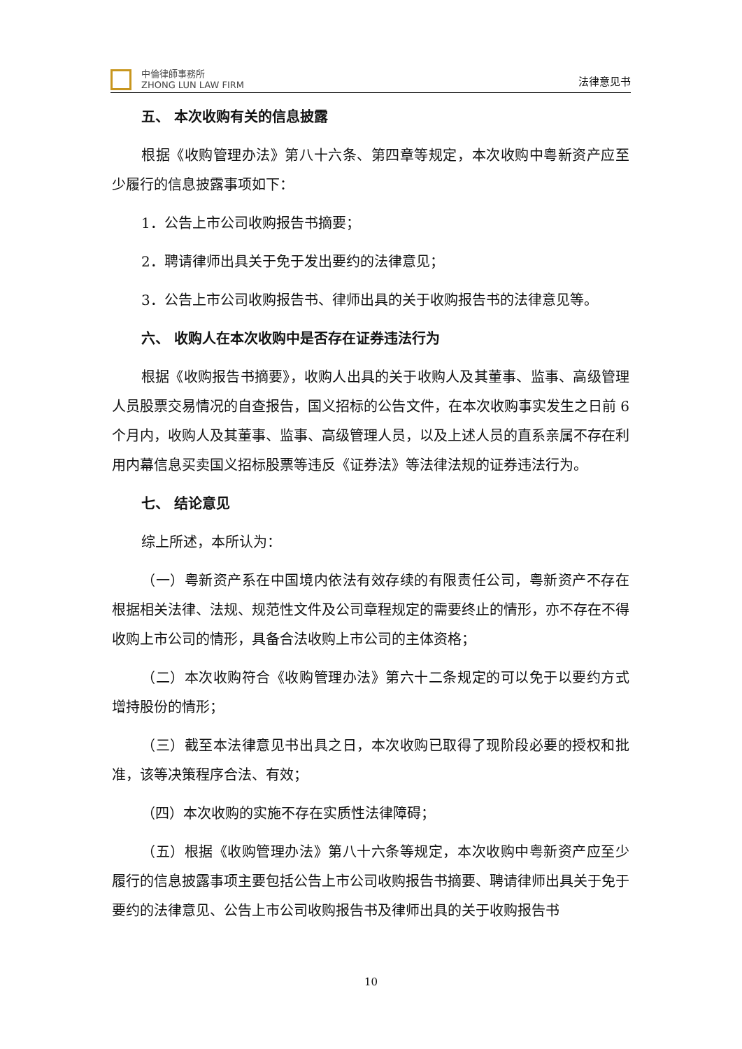中倫律師事務所
ZHONG LUN LAW FIRM
法律意见书
五、 本次收购有关的信息披露
根据《收购管理办法》第八十六条、第四章等规定，本次收购中粤新资产应至少履行的信息披露事项如下：
1．公告上市公司收购报告书摘要；
2．聘请律师出具关于免于发出要约的法律意见；
3．公告上市公司收购报告书、律师出具的关于收购报告书的法律意见等。
六、 收购人在本次收购中是否存在证券违法行为
根据《收购报告书摘要》，收购人出具的关于收购人及其董事、监事、高级管理人员股票交易情况的自查报告，国义招标的公告文件，在本次收购事实发生之日前 6 个月内，收购人及其董事、监事、高级管理人员，以及上述人员的直系亲属不存在利用内幕信息买卖国义招标股票等违反《证券法》等法律法规的证券违法行为。
七、 结论意见
综上所述，本所认为：
（一）粤新资产系在中国境内依法有效存续的有限责任公司，粤新资产不存在根据相关法律、法规、规范性文件及公司章程规定的需要终止的情形，亦不存在不得收购上市公司的情形，具备合法收购上市公司的主体资格；
（二）本次收购符合《收购管理办法》第六十二条规定的可以免于以要约方式增持股份的情形；
（三）截至本法律意见书出具之日，本次收购已取得了现阶段必要的授权和批准，该等决策程序合法、有效；
（四）本次收购的实施不存在实质性法律障碍；
（五）根据《收购管理办法》第八十六条等规定，本次收购中粤新资产应至少履行的信息披露事项主要包括公告上市公司收购报告书摘要、聘请律师出具关于免于要约的法律意见、公告上市公司收购报告书及律师出具的关于收购报告书
10